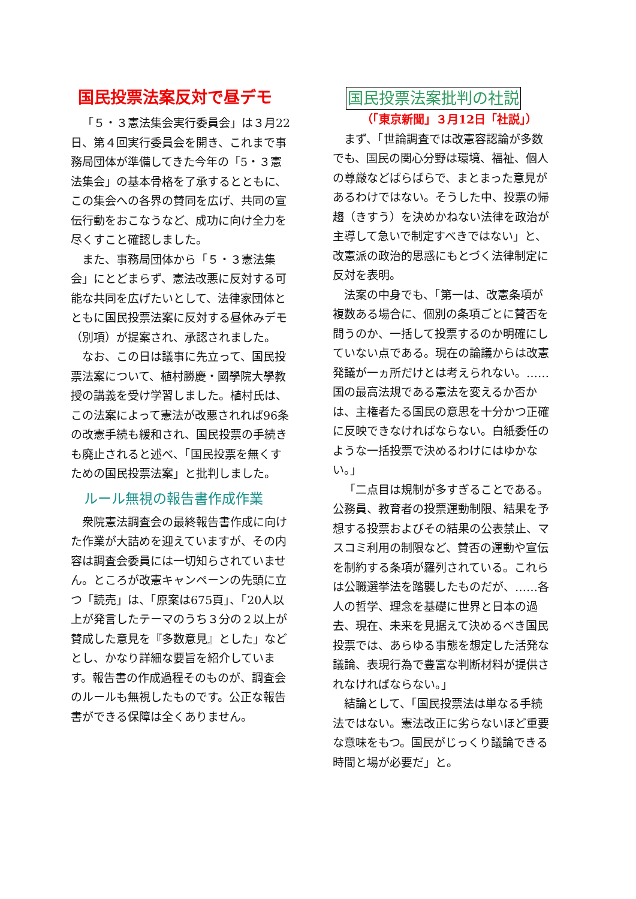国民投票法案反対で昼デモ
「５・３憲法集会実行委員会」は３月22日、第４回実行委員会を開き、これまで事務局団体が準備してきた今年の「5・３憲法集会」の基本骨格を了承するとともに、この集会への各界の賛同を広げ、共同の宣伝行動をおこなうなど、成功に向け全力を尽くすこと確認しました。
また、事務局団体から「５・３憲法集会」にとどまらず、憲法改悪に反対する可能な共同を広げたいとして、法律家団体とともに国民投票法案に反対する昼休みデモ（別項）が提案され、承認されました。
なお、この日は議事に先立って、国民投票法案について、植村勝慶・國學院大學教授の講義を受け学習しました。植村氏は、この法案によって憲法が改悪されれば96条の改憲手続も緩和され、国民投票の手続きも廃止されると述べ、「国民投票を無くすための国民投票法案」と批判しました。
ルール無視の報告書作成作業
衆院憲法調査会の最終報告書作成に向けた作業が大詰めを迎えていますが、その内容は調査会委員には一切知らされていません。ところが改憲キャンペーンの先頭に立つ「読売」は、「原案は675頁」、「20人以上が発言したテーマのうち３分の２以上が賛成した意見を『多数意見』とした」などとし、かなり詳細な要旨を紹介しています。報告書の作成過程そのものが、調査会のルールも無視したものです。公正な報告書ができる保障は全くありません。
国民投票法案批判の社説
（「東京新聞」３月12日「社説」）
まず、「世論調査では改憲容認論が多数でも、国民の関心分野は環境、福祉、個人の尊厳などばらばらで、まとまった意見があるわけではない。そうした中、投票の帰趨（きすう）を決めかねない法律を政治が主導して急いで制定すべきではない」と、改憲派の政治的思惑にもとづく法律制定に反対を表明。
法案の中身でも、「第一は、改憲条項が複数ある場合に、個別の条項ごとに賛否を問うのか、一括して投票するのか明確にしていない点である。現在の論議からは改憲発議が一ヵ所だけとは考えられない。……国の最高法規である憲法を変えるか否かは、主権者たる国民の意思を十分かつ正確に反映できなければならない。白紙委任のような一括投票で決めるわけにはゆかない。」
「二点目は規制が多すぎることである。公務員、教育者の投票運動制限、結果を予想する投票およびその結果の公表禁止、マスコミ利用の制限など、賛否の運動や宣伝を制約する条項が羅列されている。これらは公職選挙法を踏襲したものだが、……各人の哲学、理念を基礎に世界と日本の過去、現在、未来を見据えて決めるべき国民投票では、あらゆる事態を想定した活発な議論、表現行為で豊富な判断材料が提供されなければならない。」
結論として、「国民投票法は単なる手続法ではない。憲法改正に劣らないほど重要な意味をもつ。国民がじっくり議論できる時間と場が必要だ」と。